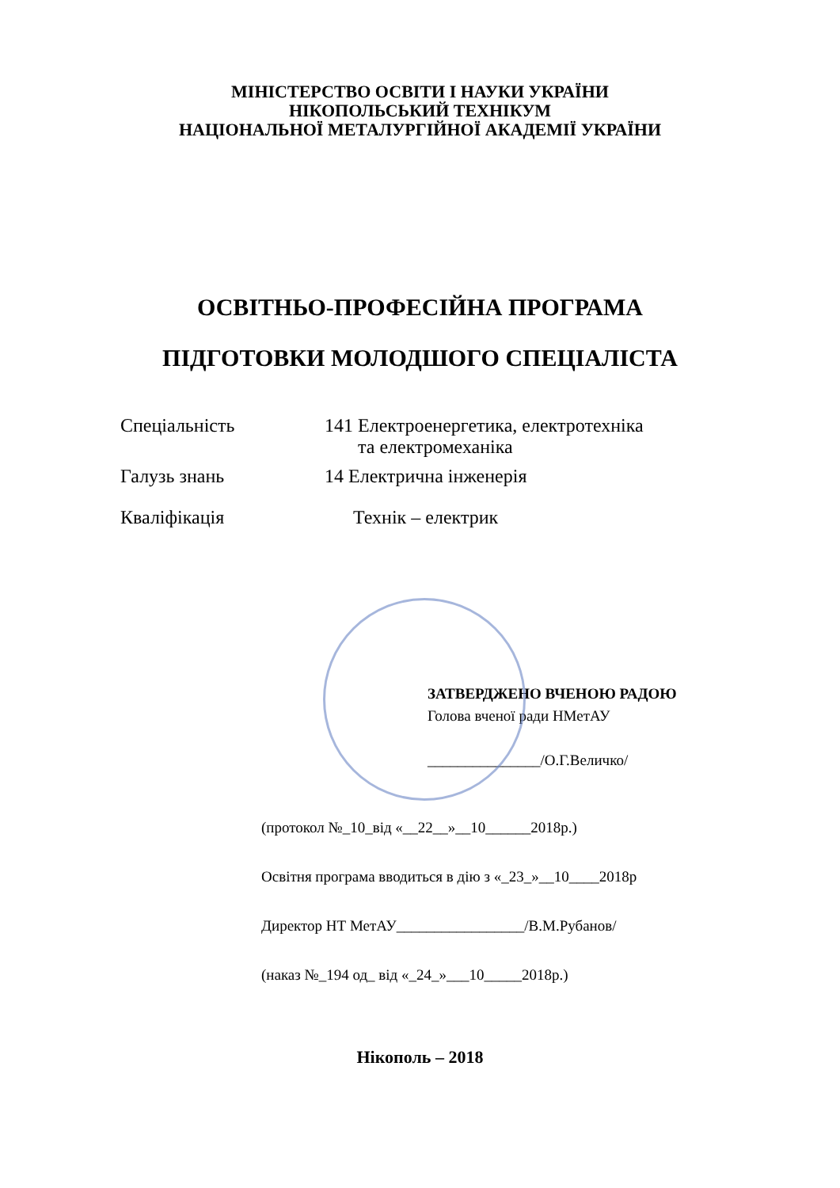МІНІСТЕРСТВО ОСВІТИ І НАУКИ УКРАЇНИ
НІКОПОЛЬСЬКИЙ ТЕХНІКУМ
НАЦІОНАЛЬНОЇ МЕТАЛУРГІЙНОЇ АКАДЕМІЇ УКРАЇНИ
ОСВІТНЬО-ПРОФЕСІЙНА ПРОГРАМА
ПІДГОТОВКИ МОЛОДШОГО СПЕЦІАЛІСТА
| Спеціальність | 141 Електроенергетика, електротехніка та електромеханіка |
| Галузь знань | 14 Електрична інженерія |
| Кваліфікація | Технік – електрик |
ЗАТВЕРДЖЕНО ВЧЕНОЮ РАДОЮ
Голова вченої ради НМетАУ
_______________/О.Г.Величко/
(протокол №_10_від «__22__»__10______2018р.)
Освітня програма вводиться в дію з «_23_»__10____2018р
Директор НТ МетАУ_________________/В.М.Рубанов/
(наказ №_194 од_ від «_24_»___10_____2018р.)
Нікополь – 2018